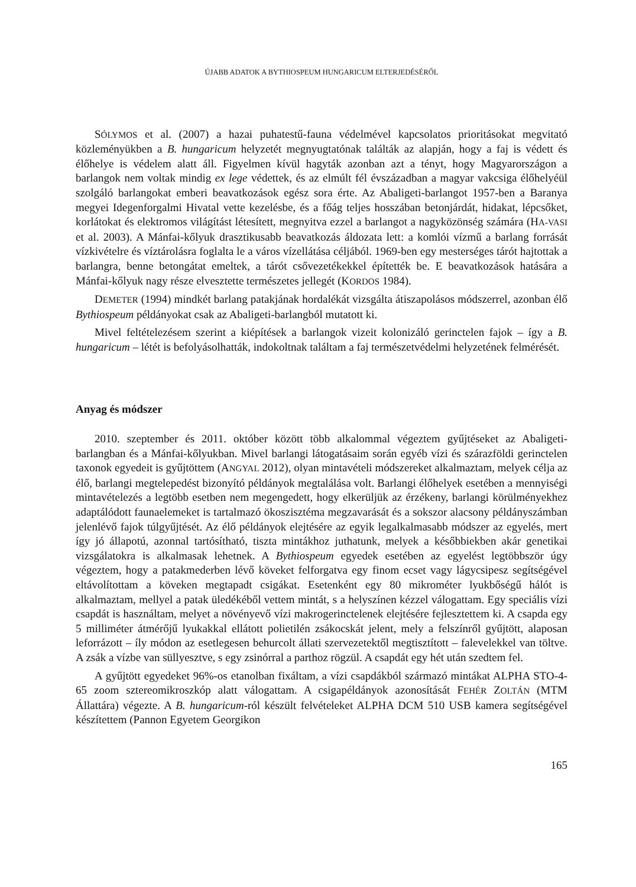ÚJABB ADATOK A BYTHIOSPEUM HUNGARICUM ELTERJEDÉSÉRŐL
SÓLYMOS et al. (2007) a hazai puhatestű-fauna védelmével kapcsolatos prioritásokat megvitató közleményükben a B. hungaricum helyzetét megnyugtatónak találták az alapján, hogy a faj is védett és élőhelye is védelem alatt áll. Figyelmen kívül hagyták azonban azt a tényt, hogy Magyarországon a barlangok nem voltak mindig ex lege védettek, és az elmúlt fél évszázadban a magyar vakcsiga élőhelyéül szolgáló barlangokat emberi beavatkozások egész sora érte. Az Abaligeti-barlangot 1957-ben a Baranya megyei Idegenforgalmi Hivatal vette kezelésbe, és a főág teljes hosszában betonjárdát, hidakat, lépcsőket, korlátokat és elektromos világítást létesített, megnyitva ezzel a barlangot a nagyközönség számára (HA-VASI et al. 2003). A Mánfai-kőlyuk drasztikusabb beavatkozás áldozata lett: a komlói vízmű a barlang forrását vízkivételre és víztárolásra foglalta le a város vízellátása céljából. 1969-ben egy mesterséges tárót hajtottak a barlangra, benne betongátat emeltek, a tárót csővezetékekkel építették be. E beavatkozások hatására a Mánfai-kőlyuk nagy része elvesztette természetes jellegét (KORDOS 1984).
DEMETER (1994) mindkét barlang patakjának hordalékát vizsgálta átiszapolásos módszerrel, azonban élő Bythiospeum példányokat csak az Abaligeti-barlangból mutatott ki.
Mivel feltételezésem szerint a kiépítések a barlangok vizeit kolonizáló gerinctelen fajok – így a B. hungaricum – létét is befolyásolhatták, indokoltnak találtam a faj természetvédelmi helyzetének felmérését.
Anyag és módszer
2010. szeptember és 2011. október között több alkalommal végeztem gyűjtéseket az Abaligeti-barlangban és a Mánfai-kőlyukban. Mivel barlangi látogatásaim során egyéb vízi és szárazföldi gerinctelen taxonok egyedeit is gyűjtöttem (ANGYAL 2012), olyan mintavételi módszereket alkalmaztam, melyek célja az élő, barlangi megtelepedést bizonyító példányok megtalálása volt. Barlangi élőhelyek esetében a mennyiségi mintavételezés a legtöbb esetben nem megengedett, hogy elkerüljük az érzékeny, barlangi körülményekhez adaptálódott faunaelemeket is tartalmazó ökoszisztéma megzavarását és a sokszor alacsony példányszámban jelenlévő fajok túlgyűjtését. Az élő példányok elejtésére az egyik legalkalmasabb módszer az egyelés, mert így jó állapotú, azonnal tartósítható, tiszta mintákhoz juthatunk, melyek a későbbiekben akár genetikai vizsgálatokra is alkalmasak lehetnek. A Bythiospeum egyedek esetében az egyelést legtöbbször úgy végeztem, hogy a patakmederben lévő köveket felforgatva egy finom ecset vagy lágycsipesz segítségével eltávolítottam a köveken megtapadt csigákat. Esetenként egy 80 mikrométer lyukbőségű hálót is alkalmaztam, mellyel a patak üledékéből vettem mintát, s a helyszínen kézzel válogattam. Egy speciális vízi csapdát is használtam, melyet a növényevő vízi makrogerinctelenek elejtésére fejlesztettem ki. A csapda egy 5 milliméter átmérőjű lyukakkal ellátott polietilén zsákocskát jelent, mely a felszínről gyűjtött, alaposan leforrázott – íly módon az esetlegesen behurcolt állati szervezetektől megtisztított – falevelekkel van töltve. A zsák a vízbe van süllyesztve, s egy zsinórral a parthoz rögzül. A csapdát egy hét után szedtem fel.
A gyűjtött egyedeket 96%-os etanolban fixáltam, a vízi csapdákból származó mintákat ALPHA STO-4-65 zoom sztereomikroszkóp alatt válogattam. A csigapéldányok azonosítását FEHÉR ZOLTÁN (MTM Állattára) végezte. A B. hungaricum-ról készült felvételeket ALPHA DCM 510 USB kamera segítségével készítettem (Pannon Egyetem Georgikon
165